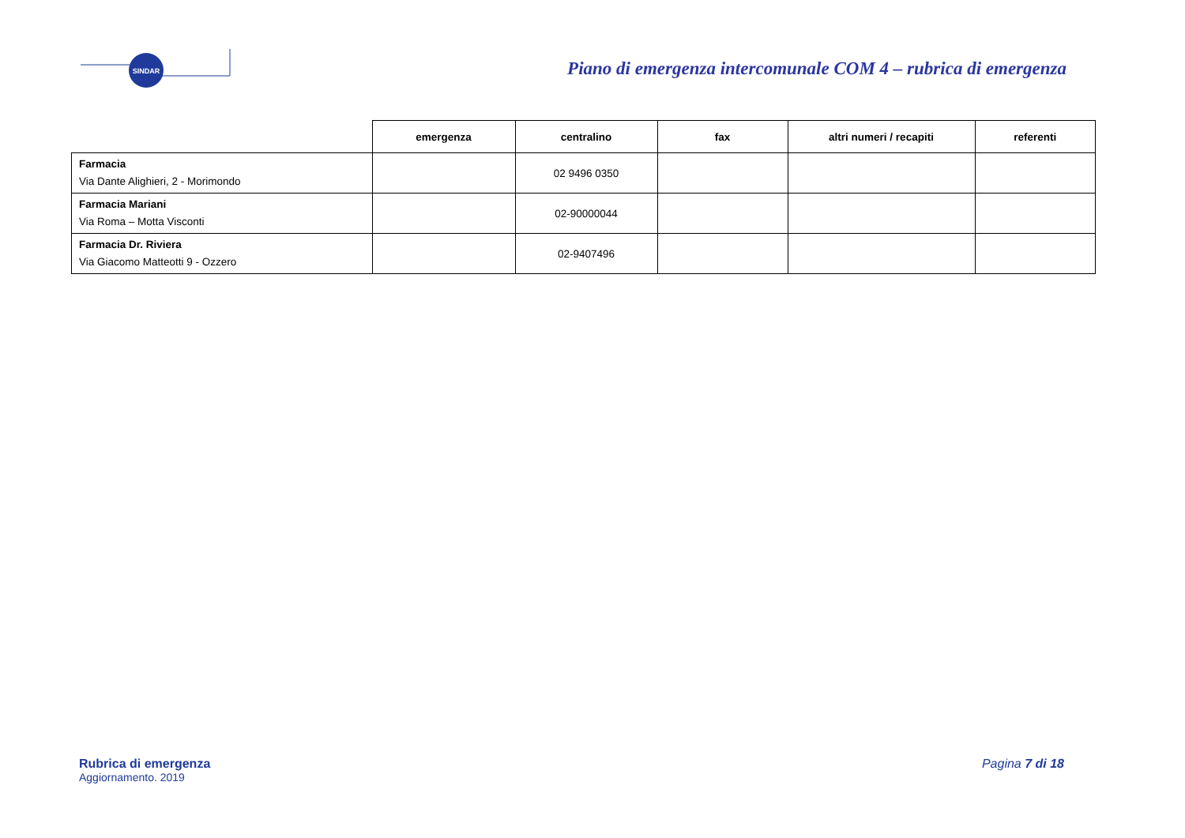SINDAR
Piano di emergenza intercomunale COM 4 – rubrica di emergenza
| | emergenza | centralino | fax | altri numeri / recapiti | referenti |
| --- | --- | --- | --- | --- | --- |
| Farmacia Via Dante Alighieri, 2 - Morimondo | | 02 9496 0350 | | | |
| Farmacia Mariani Via Roma – Motta Visconti | | 02-90000044 | | | |
| Farmacia Dr. Riviera Via Giacomo Matteotti 9 - Ozzero | | 02-9407496 | | | |
Rubrica di emergenza
Aggiornamento. 2019
Pagina 7 di 18